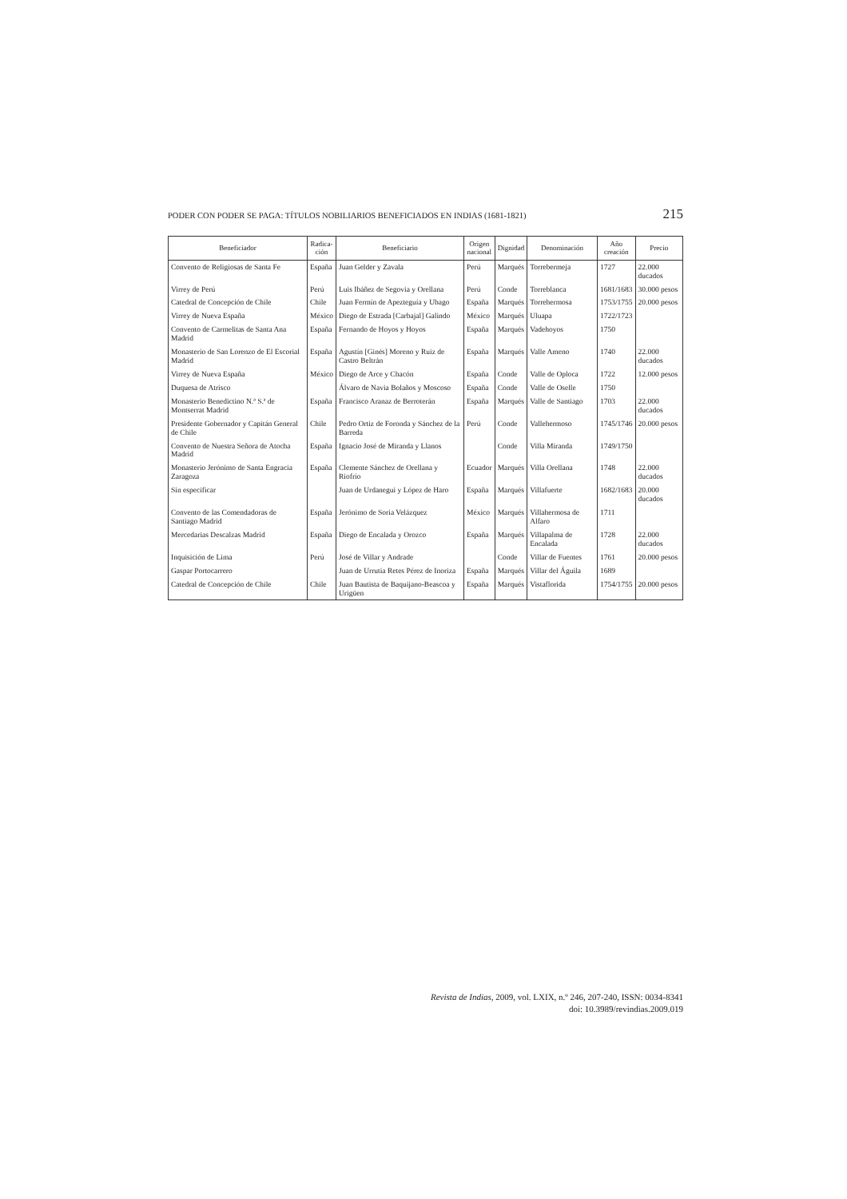PODER CON PODER SE PAGA: TÍTULOS NOBILIARIOS BENEFICIADOS EN INDIAS (1681-1821) 215
| Beneficiador | Radica- ción | Beneficiario | Origen nacional | Dignidad | Denominación | Año creación | Precio |
| --- | --- | --- | --- | --- | --- | --- | --- |
| Convento de Religiosas de Santa Fe | España | Juan Gelder y Zavala | Perú | Marqués | Torrebermeja | 1727 | 22.000 ducados |
| Virrey de Perú | Perú | Luis Ibáñez de Segovia y Orellana | Perú | Conde | Torreblanca | 1681/1683 | 30.000 pesos |
| Catedral de Concepción de Chile | Chile | Juan Fermín de Apezteguía y Ubago | España | Marqués | Torrehermosa | 1753/1755 | 20.000 pesos |
| Virrey de Nueva España | México | Diego de Estrada [Carbajal] Galindo | México | Marqués | Uluapa | 1722/1723 | |
| Convento de Carmelitas de Santa Ana Madrid | España | Fernando de Hoyos y Hoyos | España | Marqués | Vadehoyos | 1750 | |
| Monasterio de San Lorenzo de El Escorial Madrid | España | Agustín [Ginés] Moreno y Ruiz de Castro Beltrán | España | Marqués | Valle Ameno | 1740 | 22.000 ducados |
| Virrey de Nueva España | México | Diego de Arce y Chacón | España | Conde | Valle de Oploca | 1722 | 12.000 pesos |
| Duquesa de Atrisco | | Álvaro de Navia Bolaños y Moscoso | España | Conde | Valle de Oselle | 1750 | |
| Monasterio Benedictino N.ª S.ª de Montserrat Madrid | España | Francisco Aranaz de Berroterán | España | Marqués | Valle de Santiago | 1703 | 22.000 ducados |
| Presidente Gobernador y Capitán General de Chile | Chile | Pedro Ortiz de Foronda y Sánchez de la Barreda | Perú | Conde | Vallehermoso | 1745/1746 | 20.000 pesos |
| Convento de Nuestra Señora de Atocha Madrid | España | Ignacio José de Miranda y Llanos | | Conde | Villa Miranda | 1749/1750 | |
| Monasterio Jerónimo de Santa Engracia Zaragoza | España | Clemente Sánchez de Orellana y Riofrío | Ecuador | Marqués | Villa Orellana | 1748 | 22.000 ducados |
| Sin especificar | | Juan de Urdanegui y López de Haro | España | Marqués | Villafuerte | 1682/1683 | 20.000 ducados |
| Convento de las Comendadoras de Santiago Madrid | España | Jerónimo de Soria Velázquez | México | Marqués | Villahermosa de Alfaro | 1711 | |
| Mercedarias Descalzas Madrid | España | Diego de Encalada y Orozco | España | Marqués | Villapalma de Encalada | 1728 | 22.000 ducados |
| Inquisición de Lima | Perú | José de Villar y Andrade | | Conde | Villar de Fuentes | 1761 | 20.000 pesos |
| Gaspar Portocarrero | | Juan de Urrutia Retes Pérez de Inoriza | España | Marqués | Villar del Águila | 1689 | |
| Catedral de Concepción de Chile | Chile | Juan Bautista de Baquijano-Beascoa y Urigüen | España | Marqués | Vistaflorida | 1754/1755 | 20.000 pesos |
Revista de Indias, 2009, vol. LXIX, n.º 246, 207-240, ISSN: 0034-8341
doi: 10.3989/revindias.2009.019